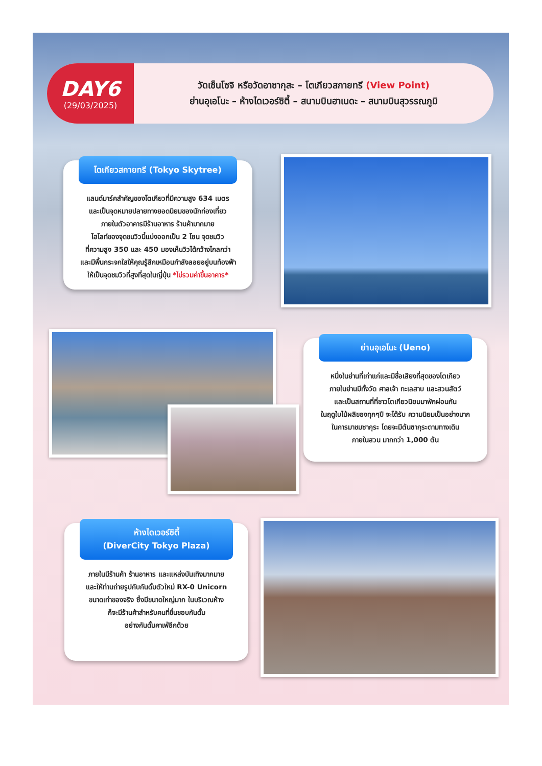DAY6
(29/03/2025)
วัดเซ็นโซจิ หรือวัดอาซากุสะ – โตเกียวสกายทรี (View Point)
ย่านอุเอโนะ – ห้างไดเวอร์ซิตี้ – สนามบินฮาเนดะ – สนามบินสุวรรณภูมิ
โตเกียวสกายทรี (Tokyo Skytree)
แลนด์มาร์คสำคัญของโตเกียวที่มีความสูง 634 เมตร
และเป็นจุดหมายปลายทางยอดนิยมของนักท่องเที่ยว
ภายในตัวอาคารมีร้านอาหาร ร้านค้ามากมาย
ไฮไลท์ของจุดชมวิวนี้แบ่งออกเป็น 2 โซน จุดชมวิว
ที่ความสูง 350 และ 450 มองเห็นวิวได้กว้างไกลกว่า
และมีพื้นกระจกใสให้คุณรู้สึกเหมือนกำลังลอยอยู่บนท้องฟ้า
ให้เป็นจุดชมวิวที่สูงที่สุดในญี่ปุ่น *ไม่รวมค่าขึ้นอาคาร*
ย่านอุเอโนะ (Ueno)
หนึ่งในย่านที่เก่าแก่และมีชื่อเสียงที่สุดของโตเกียว
ภายในย่านมีทั้งวัด ศาลเจ้า ทะเลสาบ และสวนสัตว์
และเป็นสถานที่ที่ชาวโตเกียวนิยมมาพักผ่อนกัน
ในฤดูใบไม้ผลิของทุกๆปี จะได้รับ ความนิยมเป็นอย่างมาก
ในการมาชมซากุระ โดยจะมีต้นซากุระตามทางเดิน
ภายในสวน มากกว่า 1,000 ต้น
ห้างไดเวอร์ซิตี้
(DiverCity Tokyo Plaza)
ภายในมีร้านค้า ร้านอาหาร และแหล่งบันเทิงมากมาย
และให้ท่านถ่ายรูปกับกันดั้มตัวใหม่ RX-0 Unicorn
ขนาดเท่าของจริง ซึ่งมีขนาดใหญ่มาก ในบริเวณห้าง
ก็จะมีร้านค้าสำหรับคนที่ชื่นชอบกันดั้ม
อย่างกันดั้มคาเฟ่อีกด้วย